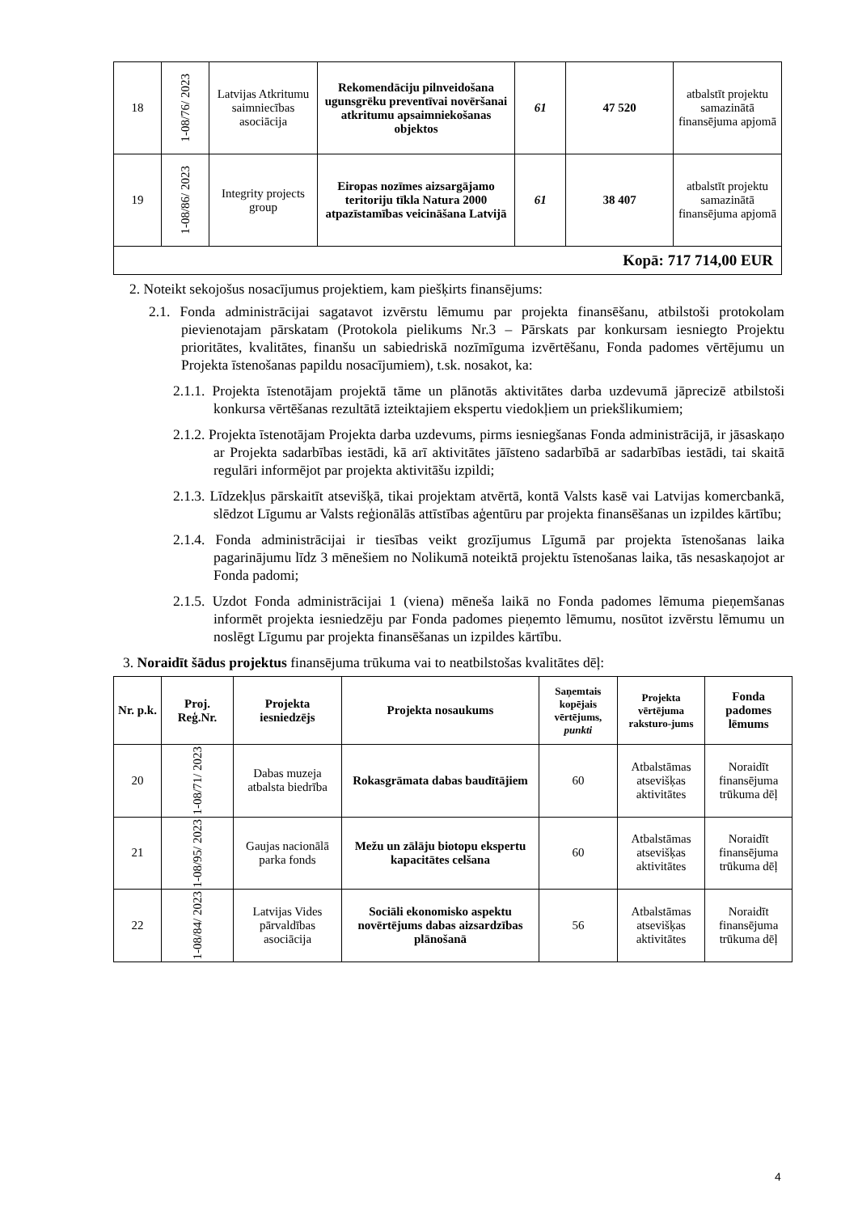| 18 | 1-08/76/ 2023 | Latvijas Atkritumu saimniecības asociācija | Rekomendāciju pilnveidošana ugunsgrēku preventīvai novēršanai atkritumu apsaimniekošanas objektos | 61 | 47 520 | atbalstīt projektu samazinātā finansējuma apjomā |
| 19 | 1-08/86/ 2023 | Integrity projects group | Eiropas nozīmes aizsargājamo teritoriju tīkla Natura 2000 atpazīstamības veicināšana Latvijā | 61 | 38 407 | atbalstīt projektu samazinātā finansējuma apjomā |
| Kopā: 717 714,00 EUR | | | | | | |
2. Noteikt sekojošus nosacījumus projektiem, kam piešķirts finansējums:
2.1. Fonda administrācijai sagatavot izvērstu lēmumu par projekta finansēšanu, atbilstoši protokolam pievienotajam pārskatam (Protokola pielikums Nr.3 – Pārskats par konkursam iesniegto Projektu prioritātes, kvalitātes, finanšu un sabiedriskā nozīmīguma izvērtēšanu, Fonda padomes vērtējumu un Projekta īstenošanas papildu nosacījumiem), t.sk. nosakot, ka:
2.1.1. Projekta īstenotājam projektā tāme un plānotās aktivitātes darba uzdevumā jāprecizē atbilstoši konkursa vērtēšanas rezultātā izteiktajiem ekspertu viedokļiem un priekšlikumiem;
2.1.2. Projekta īstenotājam Projekta darba uzdevums, pirms iesniegšanas Fonda administrācijā, ir jāsaskaņo ar Projekta sadarbības iestādi, kā arī aktivitātes jāīsteno sadarbībā ar sadarbības iestādi, tai skaitā regulāri informējot par projekta aktivitāšu izpildi;
2.1.3. Līdzekļus pārskaitīt atsevišķā, tikai projektam atvērtā, kontā Valsts kasē vai Latvijas komercbankā, slēdzot Līgumu ar Valsts reģionālās attīstības aģentūru par projekta finansēšanas un izpildes kārtību;
2.1.4. Fonda administrācijai ir tiesības veikt grozījumus Līgumā par projekta īstenošanas laika pagarinājumu līdz 3 mēnešiem no Nolikumā noteiktā projektu īstenošanas laika, tās nesaskaņojot ar Fonda padomi;
2.1.5. Uzdot Fonda administrācijai 1 (viena) mēneša laikā no Fonda padomes lēmuma pieņemšanas informēt projekta iesniedzēju par Fonda padomes pieņemto lēmumu, nosūtot izvērstu lēmumu un noslēgt Līgumu par projekta finansēšanas un izpildes kārtību.
3. Noraidīt šādus projektus finansējuma trūkuma vai to neatbilstošas kvalitātes dēļ:
| Nr. p.k. | Proj. Reģ.Nr. | Projekta iesniedzējs | Projekta nosaukums | Saņemtais kopējais vērtējums, punkti | Projekta vērtējuma raksturo-jums | Fonda padomes lēmums |
| --- | --- | --- | --- | --- | --- | --- |
| 20 | 1-08/71/ 2023 | Dabas muzeja atbalsta biedrība | Rokasgrāmata dabas baudītājiem | 60 | Atbalstāmas atsevišķas aktivitātes | Noraidīt finansējuma trūkuma dēļ |
| 21 | 1-08/95/ 2023 | Gaujas nacionālā parka fonds | Mežu un zālāju biotopu ekspertu kapacitātes celšana | 60 | Atbalstāmas atsevišķas aktivitātes | Noraidīt finansējuma trūkuma dēļ |
| 22 | 1-08/84/ 2023 | Latvijas Vides pārvaldības asociācija | Sociāli ekonomisko aspektu novērtējums dabas aizsardzības plānošanā | 56 | Atbalstāmas atsevišķas aktivitātes | Noraidīt finansējuma trūkuma dēļ |
4